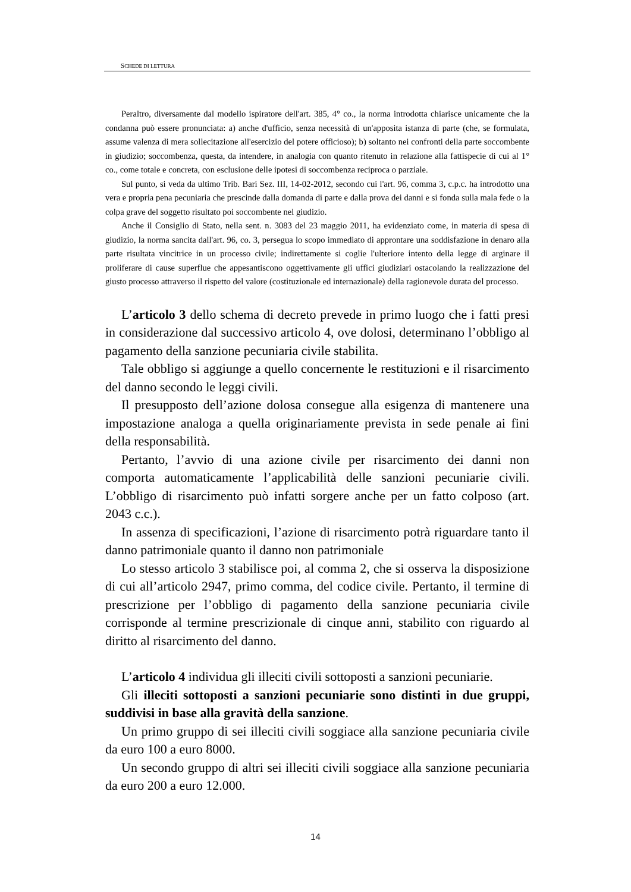S CHEDE DI LETTURA
Peraltro, diversamente dal modello ispiratore dell'art. 385, 4° co., la norma introdotta chiarisce unicamente che la condanna può essere pronunciata: a) anche d'ufficio, senza necessità di un'apposita istanza di parte (che, se formulata, assume valenza di mera sollecitazione all'esercizio del potere officioso); b) soltanto nei confronti della parte soccombente in giudizio; soccombenza, questa, da intendere, in analogia con quanto ritenuto in relazione alla fattispecie di cui al 1° co., come totale e concreta, con esclusione delle ipotesi di soccombenza reciproca o parziale.
Sul punto, si veda da ultimo Trib. Bari Sez. III, 14-02-2012, secondo cui l'art. 96, comma 3, c.p.c. ha introdotto una vera e propria pena pecuniaria che prescinde dalla domanda di parte e dalla prova dei danni e si fonda sulla mala fede o la colpa grave del soggetto risultato poi soccombente nel giudizio.
Anche il Consiglio di Stato, nella sent. n. 3083 del 23 maggio 2011, ha evidenziato come, in materia di spesa di giudizio, la norma sancita dall'art. 96, co. 3, persegua lo scopo immediato di approntare una soddisfazione in denaro alla parte risultata vincitrice in un processo civile; indirettamente si coglie l'ulteriore intento della legge di arginare il proliferare di cause superflue che appesantiscono oggettivamente gli uffici giudiziari ostacolando la realizzazione del giusto processo attraverso il rispetto del valore (costituzionale ed internazionale) della ragionevole durata del processo.
L’articolo 3 dello schema di decreto prevede in primo luogo che i fatti presi in considerazione dal successivo articolo 4, ove dolosi, determinano l’obbligo al pagamento della sanzione pecuniaria civile stabilita.
Tale obbligo si aggiunge a quello concernente le restituzioni e il risarcimento del danno secondo le leggi civili.
Il presupposto dell’azione dolosa consegue alla esigenza di mantenere una impostazione analoga a quella originariamente prevista in sede penale ai fini della responsabilità.
Pertanto, l’avvio di una azione civile per risarcimento dei danni non comporta automaticamente l’applicabilità delle sanzioni pecuniarie civili. L’obbligo di risarcimento può infatti sorgere anche per un fatto colposo (art. 2043 c.c.).
In assenza di specificazioni, l’azione di risarcimento potrà riguardare tanto il danno patrimoniale quanto il danno non patrimoniale
Lo stesso articolo 3 stabilisce poi, al comma 2, che si osserva la disposizione di cui all’articolo 2947, primo comma, del codice civile. Pertanto, il termine di prescrizione per l’obbligo di pagamento della sanzione pecuniaria civile corrisponde al termine prescrizionale di cinque anni, stabilito con riguardo al diritto al risarcimento del danno.
L’articolo 4 individua gli illeciti civili sottoposti a sanzioni pecuniarie.
Gli illeciti sottoposti a sanzioni pecuniarie sono distinti in due gruppi, suddivisi in base alla gravità della sanzione.
Un primo gruppo di sei illeciti civili soggiace alla sanzione pecuniaria civile da euro 100 a euro 8000.
Un secondo gruppo di altri sei illeciti civili soggiace alla sanzione pecuniaria da euro 200 a euro 12.000.
14